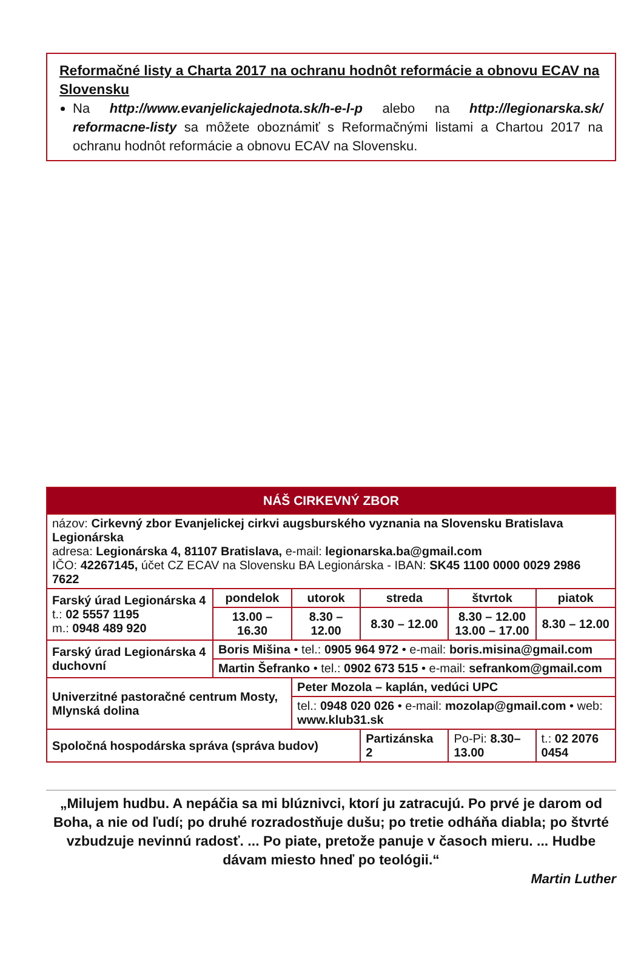Reformačné listy a Charta 2017 na ochranu hodnôt reformácie a obnovu ECAV na Slovensku
Na http://www.evanjelickajednota.sk/h-e-l-p alebo na http://legionarska.sk/ reformacne-listy sa môžete oboznámiť s Reformačnými listami a Chartou 2017 na ochranu hodnôt reformácie a obnovu ECAV na Slovensku.
| NÁŠ CIRKEVNÝ ZBOR | | | | | | |
| --- | --- | --- | --- | --- | --- | --- |
| názov: Cirkevný zbor Evanjelickej cirkvi augsburského vyznania na Slovensku Bratislava Legionárska adresa: Legionárska 4, 81107 Bratislava, e-mail: legionarska.ba@gmail.com IČO: 42267145, účet CZ ECAV na Slovensku BA Legionárska - IBAN: SK45 1100 0000 0029 2986 7622 | | | | | | |
| Farský úrad Legionárska 4 t.: 02 5557 1195 m.: 0948 489 920 | pondelok | utorok | streda | štvrtok | piatok | |
| | 13.00 – 16.30 | 8.30 – 12.00 | 8.30 – 12.00 | 8.30 – 12.00 13.00 – 17.00 | 8.30 – 12.00 | |
| Farský úrad Legionárska 4 duchovní | Boris Mišina • tel.: 0905 964 972 • e-mail: boris.misina@gmail.com | | | | | |
| | Martin Šefranko • tel.: 0902 673 515 • e-mail: sefrankom@gmail.com | | | | | |
| Univerzitné pastoračné centrum Mosty, Mlynská dolina | | Peter Mozola – kaplán, vedúci UPC | | | | |
| | | tel.: 0948 020 026 • e-mail: mozolap@gmail.com • web: www.klub31.sk | | | | |
| Spoločná hospodárska správa (správa budov) | | | Partizánska 2 | Po-Pi: 8.30–13.00 | | t.: 02 2076 0454 |
„Milujem hudbu. A nepáčia sa mi blúznivci, ktorí ju zatracujú. Po prvé je darom od Boha, a nie od ľudí; po druhé rozradostňuje dušu; po tretie odháňa diabla; po štvrté vzbudzuje nevinnú radosť. ... Po piate, pretože panuje v časoch mieru. ... Hudbe dávam miesto hneď po teológii.“
Martin Luther